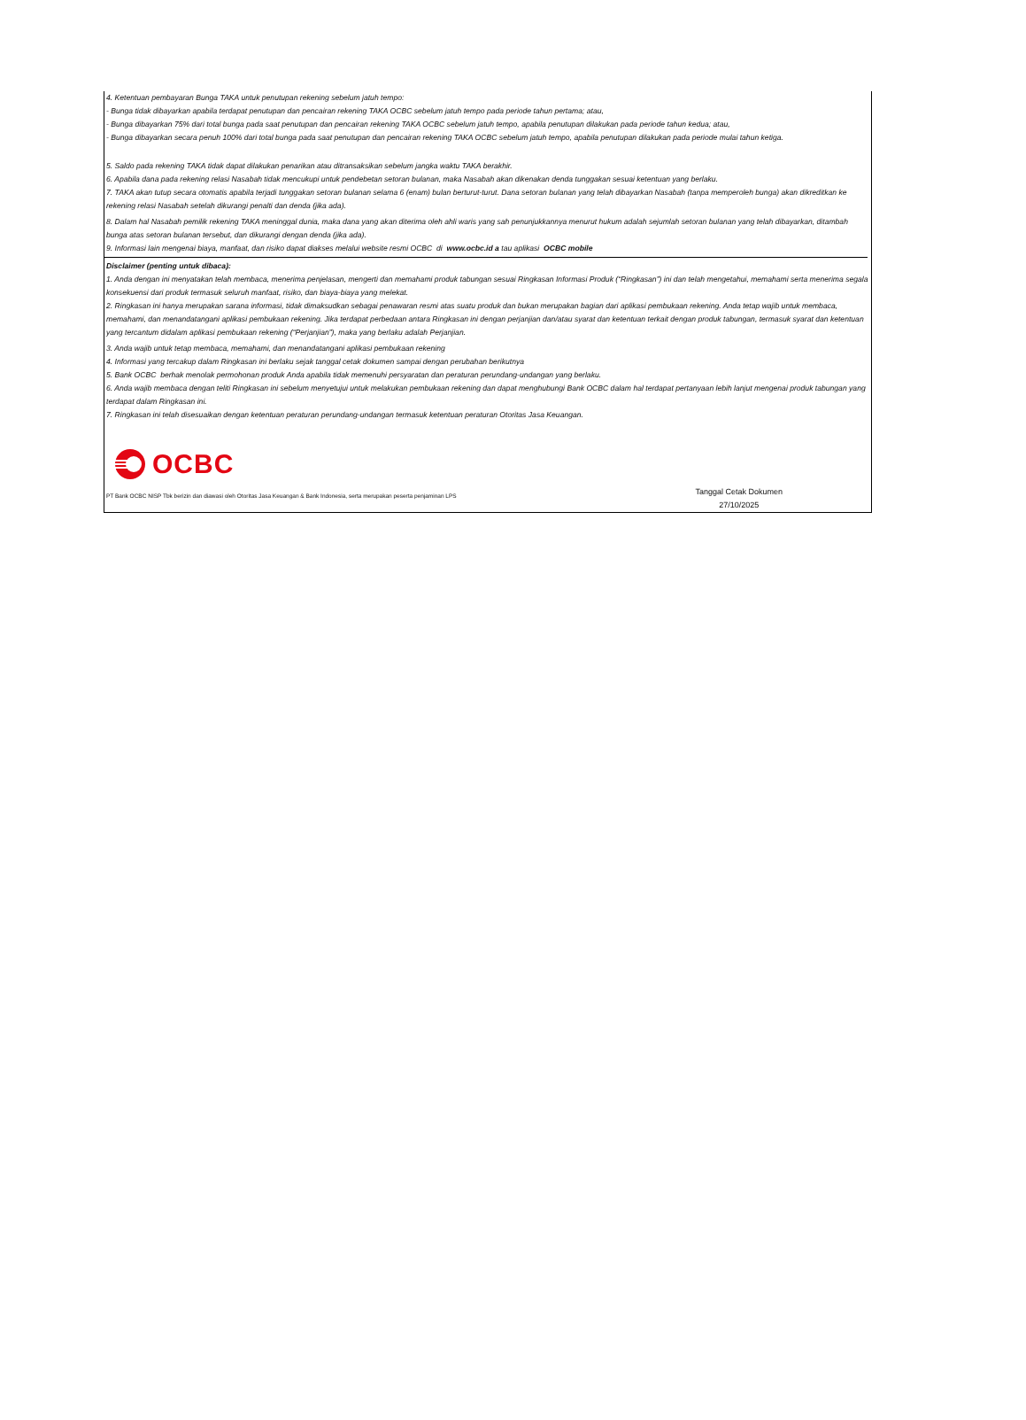4. Ketentuan pembayaran Bunga TAKA untuk penutupan rekening sebelum jatuh tempo:
- Bunga tidak dibayarkan apabila terdapat penutupan dan pencairan rekening TAKA OCBC sebelum jatuh tempo pada periode tahun pertama; atau,
- Bunga dibayarkan 75% dari total bunga pada saat penutupan dan pencairan rekening TAKA OCBC sebelum jatuh tempo, apabila penutupan dilakukan pada periode tahun kedua; atau,
- Bunga dibayarkan secara penuh 100% dari total bunga pada saat penutupan dan pencairan rekening TAKA OCBC sebelum jatuh tempo, apabila penutupan dilakukan pada periode mulai tahun ketiga.
5. Saldo pada rekening TAKA tidak dapat dilakukan penarikan atau ditransaksikan sebelum jangka waktu TAKA berakhir.
6. Apabila dana pada rekening relasi Nasabah tidak mencukupi untuk pendebetan setoran bulanan, maka Nasabah akan dikenakan denda tunggakan sesuai ketentuan yang berlaku.
7. TAKA akan tutup secara otomatis apabila terjadi tunggakan setoran bulanan selama 6 (enam) bulan berturut-turut. Dana setoran bulanan yang telah dibayarkan Nasabah (tanpa memperoleh bunga) akan dikreditkan ke rekening relasi Nasabah setelah dikurangi penalti dan denda (jika ada).
8. Dalam hal Nasabah pemilik rekening TAKA meninggal dunia, maka dana yang akan diterima oleh ahli waris yang sah penunjukkannya menurut hukum adalah sejumlah setoran bulanan yang telah dibayarkan, ditambah bunga atas setoran bulanan tersebut, dan dikurangi dengan denda (jika ada).
9. Informasi lain mengenai biaya, manfaat, dan risiko dapat diakses melalui website resmi OCBC di www.ocbc.id a tau aplikasi OCBC mobile
Disclaimer (penting untuk dibaca):
1. Anda dengan ini menyatakan telah membaca, menerima penjelasan, mengerti dan memahami produk tabungan sesuai Ringkasan Informasi Produk (“Ringkasan”) ini dan telah mengetahui, memahami serta menerima segala konsekuensi dari produk termasuk seluruh manfaat, risiko, dan biaya-biaya yang melekat.
2. Ringkasan ini hanya merupakan sarana informasi, tidak dimaksudkan sebagai penawaran resmi atas suatu produk dan bukan merupakan bagian dari aplikasi pembukaan rekening. Anda tetap wajib untuk membaca, memahami, dan menandatangani aplikasi pembukaan rekening. Jika terdapat perbedaan antara Ringkasan ini dengan perjanjian dan/atau syarat dan ketentuan terkait dengan produk tabungan, termasuk syarat dan ketentuan yang tercantum didalam aplikasi pembukaan rekening (“Perjanjian”), maka yang berlaku adalah Perjanjian.
3. Anda wajib untuk tetap membaca, memahami, dan menandatangani aplikasi pembukaan rekening
4. Informasi yang tercakup dalam Ringkasan ini berlaku sejak tanggal cetak dokumen sampai dengan perubahan berikutnya
5. Bank OCBC berhak menolak permohonan produk Anda apabila tidak memenuhi persyaratan dan peraturan perundang-undangan yang berlaku.
6. Anda wajib membaca dengan teliti Ringkasan ini sebelum menyetujui untuk melakukan pembukaan rekening dan dapat menghubungi Bank OCBC dalam hal terdapat pertanyaan lebih lanjut mengenai produk tabungan yang terdapat dalam Ringkasan ini.
7. Ringkasan ini telah disesuaikan dengan ketentuan peraturan perundang-undangan termasuk ketentuan peraturan Otoritas Jasa Keuangan.
OCBC
PT Bank OCBC NISP Tbk berizin dan diawasi oleh Otoritas Jasa Keuangan & Bank Indonesia, serta merupakan peserta penjaminan LPS
Tanggal Cetak Dokumen
27/10/2025